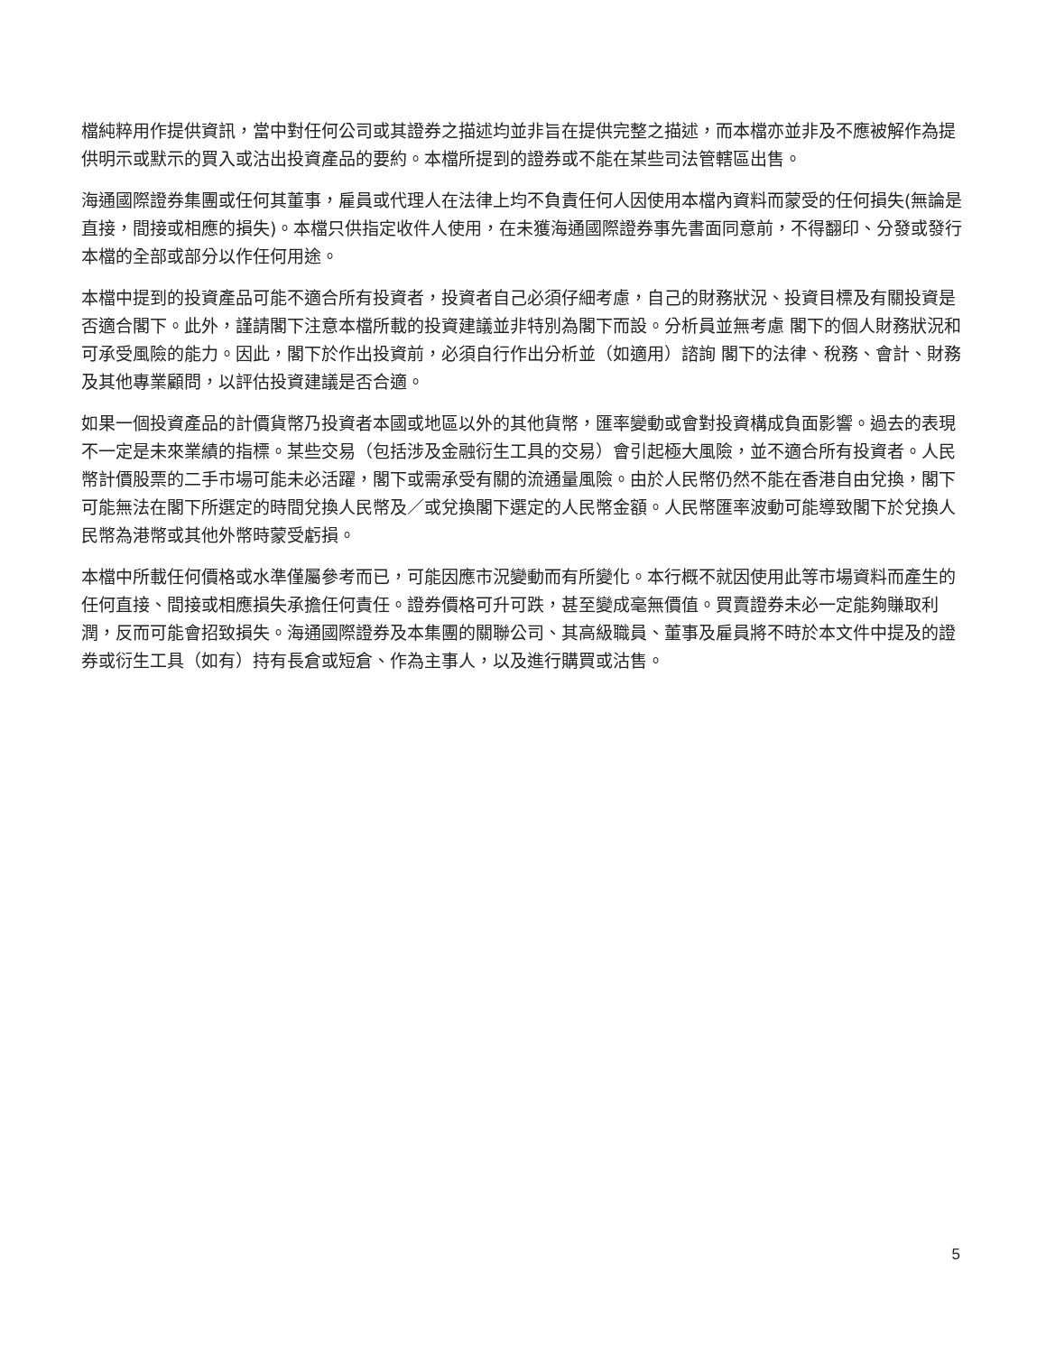檔純粹用作提供資訊，當中對任何公司或其證券之描述均並非旨在提供完整之描述，而本檔亦並非及不應被解作為提供明示或默示的買入或沽出投資產品的要約。本檔所提到的證券或不能在某些司法管轄區出售。
海通國際證券集團或任何其董事，雇員或代理人在法律上均不負責任何人因使用本檔內資料而蒙受的任何損失(無論是直接，間接或相應的損失)。本檔只供指定收件人使用，在未獲海通國際證券事先書面同意前，不得翻印、分發或發行本檔的全部或部分以作任何用途。
本檔中提到的投資產品可能不適合所有投資者，投資者自己必須仔細考慮，自己的財務狀況、投資目標及有關投資是否適合閣下。此外，謹請閣下注意本檔所載的投資建議並非特別為閣下而設。分析員並無考慮 閣下的個人財務狀況和可承受風險的能力。因此，閣下於作出投資前，必須自行作出分析並（如適用）諮詢 閣下的法律、稅務、會計、財務及其他專業顧問，以評估投資建議是否合適。
如果一個投資產品的計價貨幣乃投資者本國或地區以外的其他貨幣，匯率變動或會對投資構成負面影響。過去的表現不一定是未來業績的指標。某些交易（包括涉及金融衍生工具的交易）會引起極大風險，並不適合所有投資者。人民幣計價股票的二手市場可能未必活躍，閣下或需承受有關的流通量風險。由於人民幣仍然不能在香港自由兌換，閣下可能無法在閣下所選定的時間兌換人民幣及／或兌換閣下選定的人民幣金額。人民幣匯率波動可能導致閣下於兌換人民幣為港幣或其他外幣時蒙受虧損。
本檔中所載任何價格或水準僅屬參考而已，可能因應市況變動而有所變化。本行概不就因使用此等市場資料而產生的任何直接、間接或相應損失承擔任何責任。證券價格可升可跌，甚至變成毫無價值。買賣證券未必一定能夠賺取利潤，反而可能會招致損失。海通國際證券及本集團的關聯公司、其高級職員、董事及雇員將不時於本文件中提及的證券或衍生工具（如有）持有長倉或短倉、作為主事人，以及進行購買或沽售。
5